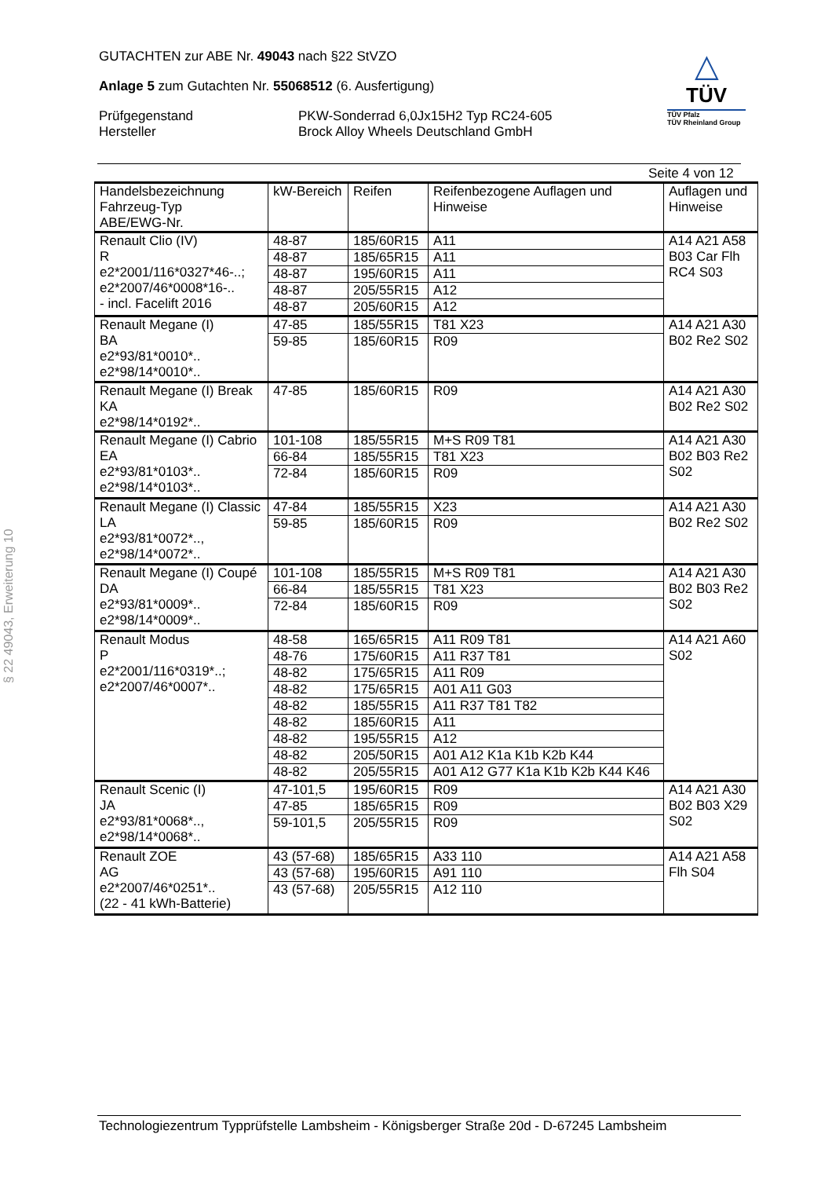GUTACHTEN zur ABE Nr. 49043 nach §22 StVZO
Anlage 5 zum Gutachten Nr. 55068512 (6. Ausfertigung)
Prüfgegenstand
Hersteller
PKW-Sonderrad 6,0Jx15H2 Typ RC24-605
Brock Alloy Wheels Deutschland GmbH
△
TÜV
TÜV Pfalz
TÜV Rheinland Group
Seite 4 von 12
| Handelsbezeichnung Fahrzeug-Typ ABE/EWG-Nr. | kW-Bereich | Reifen | Reifenbezogene Auflagen und Hinweise | Auflagen und Hinweise |
| --- | --- | --- | --- | --- |
| Renault Clio (IV) R e2*2001/116*0327*46-..; e2*2007/46*0008*16-.. - incl. Facelift 2016 | 48-87 | 185/60R15 | A11 | A14 A21 A58 B03 Car Flh RC4 S03 |
| | 48-87 | 185/65R15 | A11 | |
| | 48-87 | 195/60R15 | A11 | |
| | 48-87 | 205/55R15 | A12 | |
| | 48-87 | 205/60R15 | A12 | |
| Renault Megane (I) BA e2*93/81*0010*.. e2*98/14*0010*.. | 47-85 | 185/55R15 | T81 X23 | A14 A21 A30 B02 Re2 S02 |
| | 59-85 | 185/60R15 | R09 | |
| Renault Megane (I) Break KA e2*98/14*0192*.. | 47-85 | 185/60R15 | R09 | A14 A21 A30 B02 Re2 S02 |
| Renault Megane (I) Cabrio EA e2*93/81*0103*.. e2*98/14*0103*.. | 101-108 | 185/55R15 | M+S R09 T81 | A14 A21 A30 B02 B03 Re2 S02 |
| | 66-84 | 185/55R15 | T81 X23 | |
| | 72-84 | 185/60R15 | R09 | |
| Renault Megane (I) Classic LA e2*93/81*0072*.., e2*98/14*0072*.. | 47-84 | 185/55R15 | X23 | A14 A21 A30 B02 Re2 S02 |
| | 59-85 | 185/60R15 | R09 | |
| Renault Megane (I) Coupé DA e2*93/81*0009*.. e2*98/14*0009*.. | 101-108 | 185/55R15 | M+S R09 T81 | A14 A21 A30 B02 B03 Re2 S02 |
| | 66-84 | 185/55R15 | T81 X23 | |
| | 72-84 | 185/60R15 | R09 | |
| Renault Modus P e2*2001/116*0319*..; e2*2007/46*0007*.. | 48-58 | 165/65R15 | A11 R09 T81 | A14 A21 A60 S02 |
| | 48-76 | 175/60R15 | A11 R37 T81 | |
| | 48-82 | 175/65R15 | A11 R09 | |
| | 48-82 | 175/65R15 | A01 A11 G03 | |
| | 48-82 | 185/55R15 | A11 R37 T81 T82 | |
| | 48-82 | 185/60R15 | A11 | |
| | 48-82 | 195/55R15 | A12 | |
| | 48-82 | 205/50R15 | A01 A12 K1a K1b K2b K44 | |
| | 48-82 | 205/55R15 | A01 A12 G77 K1a K1b K2b K44 K46 | |
| Renault Scenic (I) JA e2*93/81*0068*.., e2*98/14*0068*.. | 47-101,5 | 195/60R15 | R09 | A14 A21 A30 B02 B03 X29 S02 |
| | 47-85 | 185/65R15 | R09 | |
| | 59-101,5 | 205/55R15 | R09 | |
| Renault ZOE AG e2*2007/46*0251*.. (22 - 41 kWh-Batterie) | 43 (57-68) | 185/65R15 | A33 110 | A14 A21 A58 Flh S04 |
| | 43 (57-68) | 195/60R15 | A91 110 | |
| | 43 (57-68) | 205/55R15 | A12 110 | |
§ 22 49043, Erweiterung 10
Technologiezentrum Typprüfstelle Lambsheim - Königsberger Straße 20d - D-67245 Lambsheim